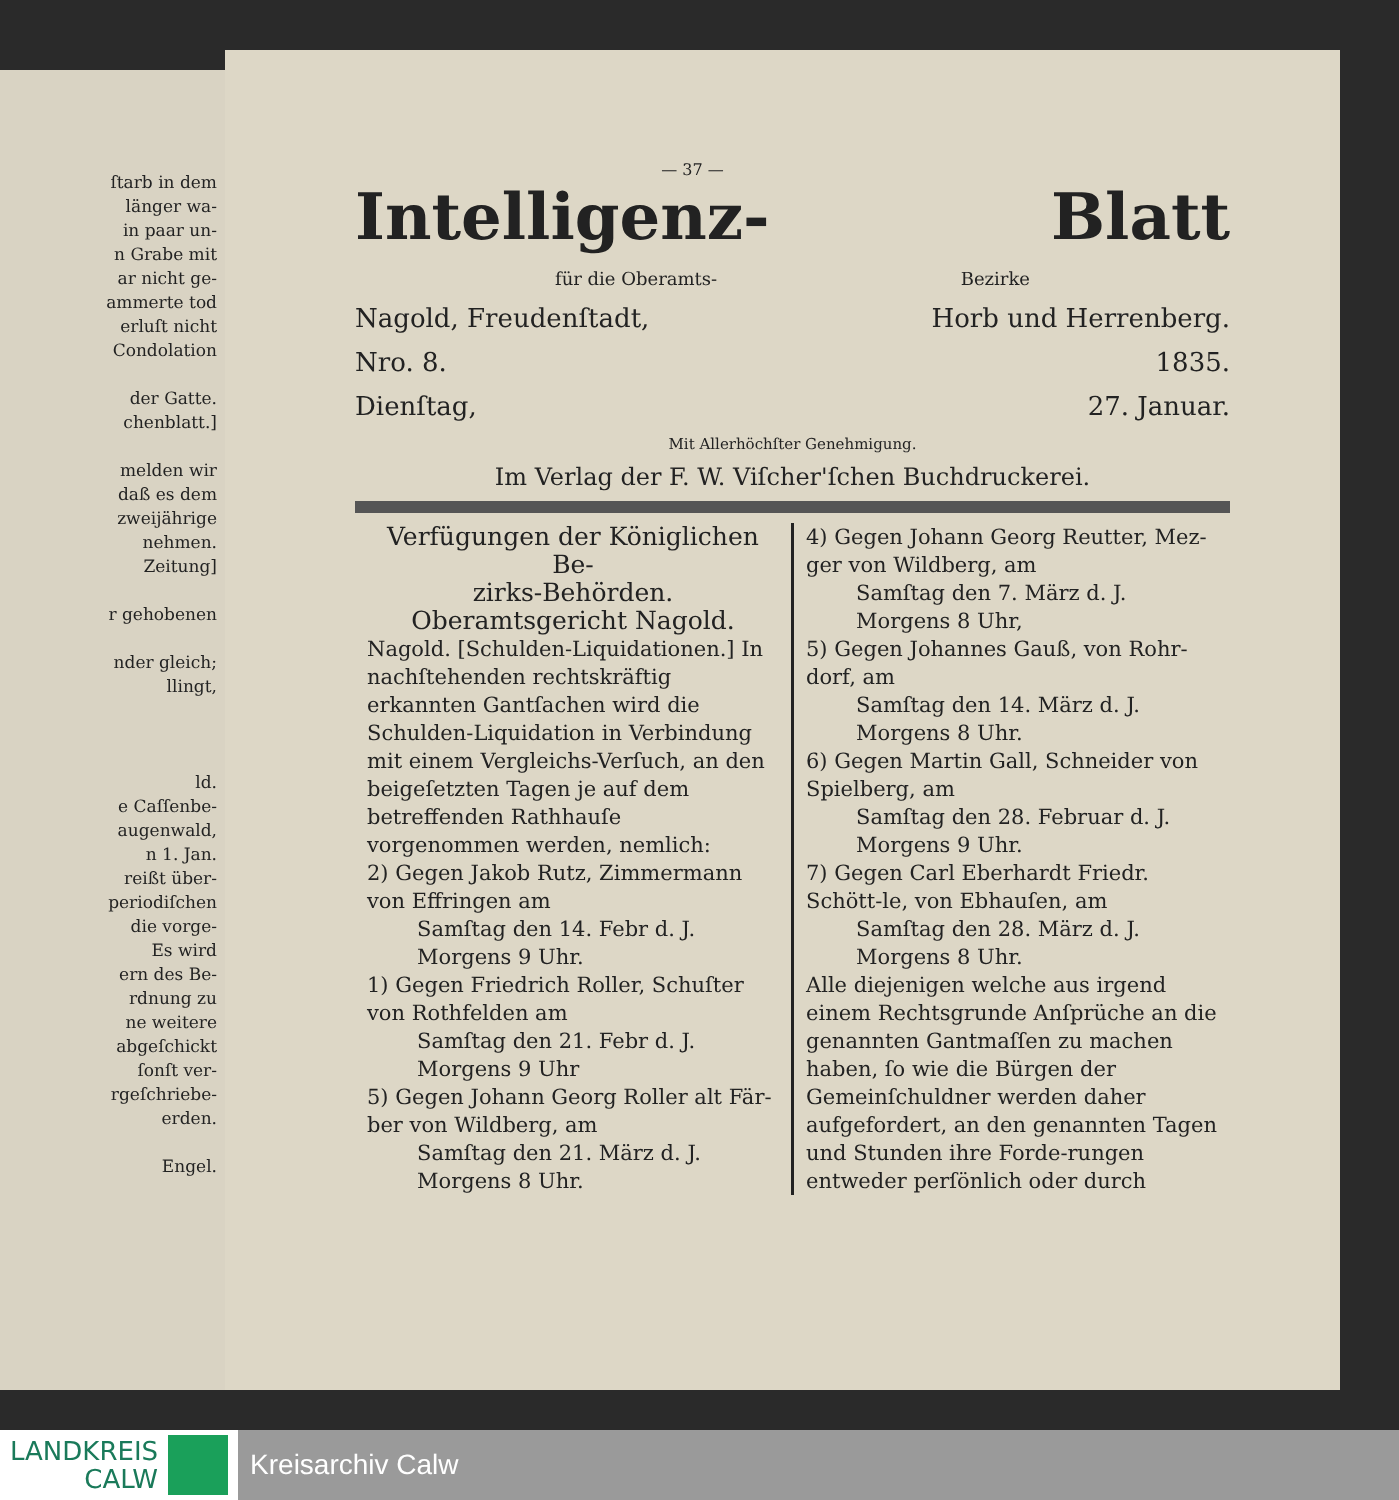ſtarb in dem
länger wa-
in paar un-
n Grabe mit
ar nicht ge-
ammerte tod
erluſt nicht
Condolation
der Gatte.
chenblatt.]
melden wir
daß es dem
zweijährige
nehmen.
Zeitung]
r gehobenen
nder gleich;
llingt,
ld.
e Caſſenbe-
augenwald,
n 1. Jan.
reißt über-
periodiſchen
die vorge-
Es wird
ern des Be-
rdnung zu
ne weitere
abgeſchickt
ſonſt ver-
rgeſchriebe-
erden.
Engel.
— 37 —
Intelligenz- Blatt
für die Oberamts- Bezirke
Nagold, Freudenſtadt, Horb und Herrenberg.
Nro. 8. 1835.
Dienſtag, 27. Januar.
Mit Allerhöchſter Genehmigung.
Im Verlag der F. W. Viſcher'ſchen Buchdruckerei.
Verfügungen der Königlichen Be-
zirks-Behörden.
Oberamtsgericht Nagold.
Nagold. [Schulden-Liquidationen.] In nachſtehenden rechtskräftig erkannten Gantſachen wird die Schulden-Liquidation in Verbindung mit einem Vergleichs-Verſuch, an den beigeſetzten Tagen je auf dem betreffenden Rathhauſe vorgenommen werden, nemlich:
2) Gegen Jakob Rutz, Zimmermann von Effringen am
Samſtag den 14. Febr d. J.
Morgens 9 Uhr.
1) Gegen Friedrich Roller, Schuſter von Rothfelden am
Samſtag den 21. Febr d. J.
Morgens 9 Uhr
5) Gegen Johann Georg Roller alt Fär-ber von Wildberg, am
Samſtag den 21. März d. J.
Morgens 8 Uhr.
4) Gegen Johann Georg Reutter, Mez-ger von Wildberg, am
Samſtag den 7. März d. J.
Morgens 8 Uhr,
5) Gegen Johannes Gauß, von Rohr-dorf, am
Samſtag den 14. März d. J.
Morgens 8 Uhr.
6) Gegen Martin Gall, Schneider von Spielberg, am
Samſtag den 28. Februar d. J.
Morgens 9 Uhr.
7) Gegen Carl Eberhardt Friedr. Schött-le, von Ebhauſen, am
Samſtag den 28. März d. J.
Morgens 8 Uhr.
Alle diejenigen welche aus irgend einem Rechtsgrunde Anſprüche an die genannten Gantmaſſen zu machen haben, ſo wie die Bürgen der Gemeinſchuldner werden daher aufgefordert, an den genannten Tagen und Stunden ihre Forde-rungen entweder perſönlich oder durch
LANDKREIS
CALW
Kreisarchiv Calw